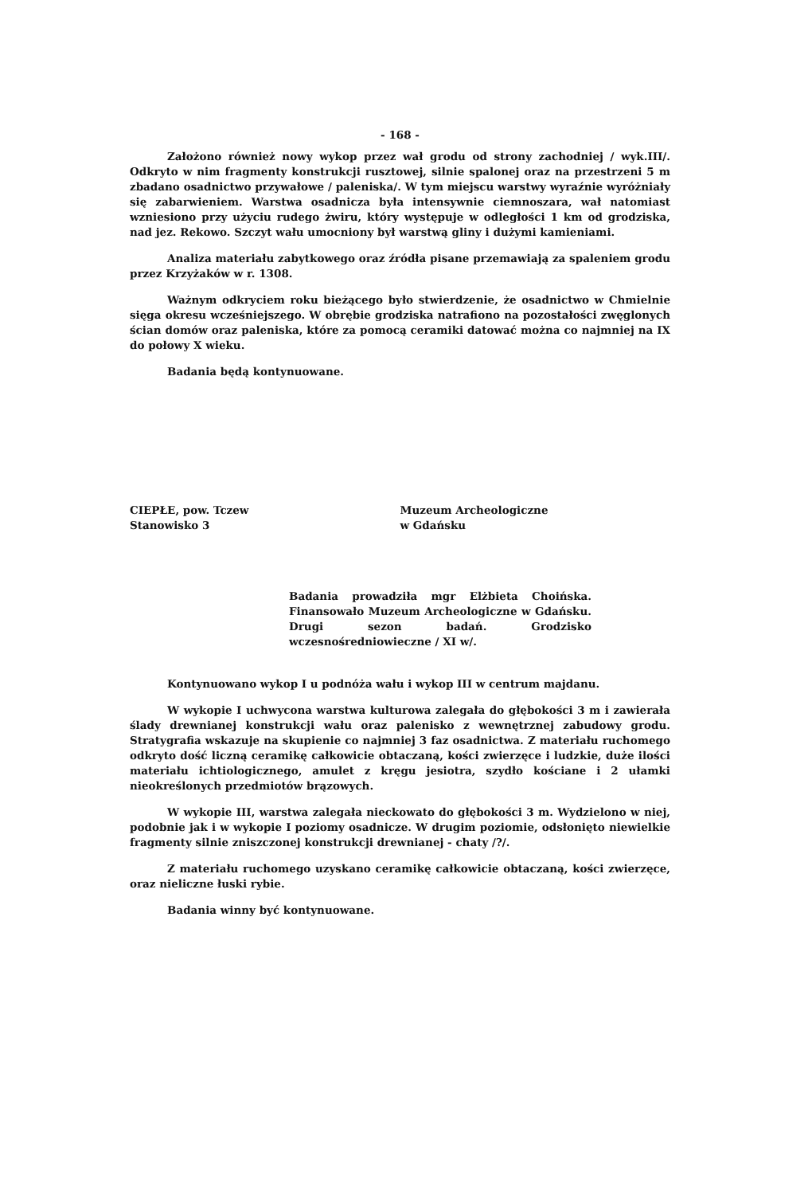- 168 -
Założono również nowy wykop przez wał grodu od strony zachodniej / wyk.III/. Odkryto w nim fragmenty konstrukcji rusztowej, silnie spalonej oraz na przestrzeni 5 m zbadano osadnictwo przywałowe / paleniska/. W tym miejscu warstwy wyraźnie wyróżniały się zabarwieniem. Warstwa osadnicza była intensywnie ciemnoszara, wał natomiast wzniesiono przy użyciu rudego żwiru, który występuje w odległości 1 km od grodziska, nad jez. Rekowo. Szczyt wału umocniony był warstwą gliny i dużymi kamieniami.
Analiza materiału zabytkowego oraz źródła pisane przemawiają za spaleniem grodu przez Krzyżaków w r. 1308.
Ważnym odkryciem roku bieżącego było stwierdzenie, że osadnictwo w Chmielnie sięga okresu wcześniejszego. W obrębie grodziska natrafiono na pozostałości zwęglonych ścian domów oraz paleniska, które za pomocą ceramiki datować można co najmniej na IX do połowy X wieku.
Badania będą kontynuowane.
CIEPŁE, pow. Tczew
Stanowisko 3
Muzeum Archeologiczne
w Gdańsku
Badania prowadziła mgr Elżbieta Choińska. Finansowało Muzeum Archeologiczne w Gdańsku. Drugi sezon badań. Grodzisko wczesnośredniowieczne / XI w/.
Kontynuowano wykop I u podnóża wału i wykop III w centrum majdanu.
W wykopie I uchwycona warstwa kulturowa zalegała do głębokości 3 m i zawierała ślady drewnianej konstrukcji wału oraz palenisko z wewnętrznej zabudowy grodu. Stratygrafia wskazuje na skupienie co najmniej 3 faz osadnictwa. Z materiału ruchomego odkryto dość liczną ceramikę całkowicie obtaczaną, kości zwierzęce i ludzkie, duże ilości materiału ichtiologicznego, amulet z kręgu jesiotra, szydło kościane i 2 ułamki nieokreślonych przedmiotów brązowych.
W wykopie III, warstwa zalegała nieckowato do głębokości 3 m. Wydzielono w niej, podobnie jak i w wykopie I poziomy osadnicze. W drugim poziomie, odsłonięto niewielkie fragmenty silnie zniszczonej konstrukcji drewnianej - chaty /?/.
Z materiału ruchomego uzyskano ceramikę całkowicie obtaczaną, kości zwierzęce, oraz nieliczne łuski rybie.
Badania winny być kontynuowane.